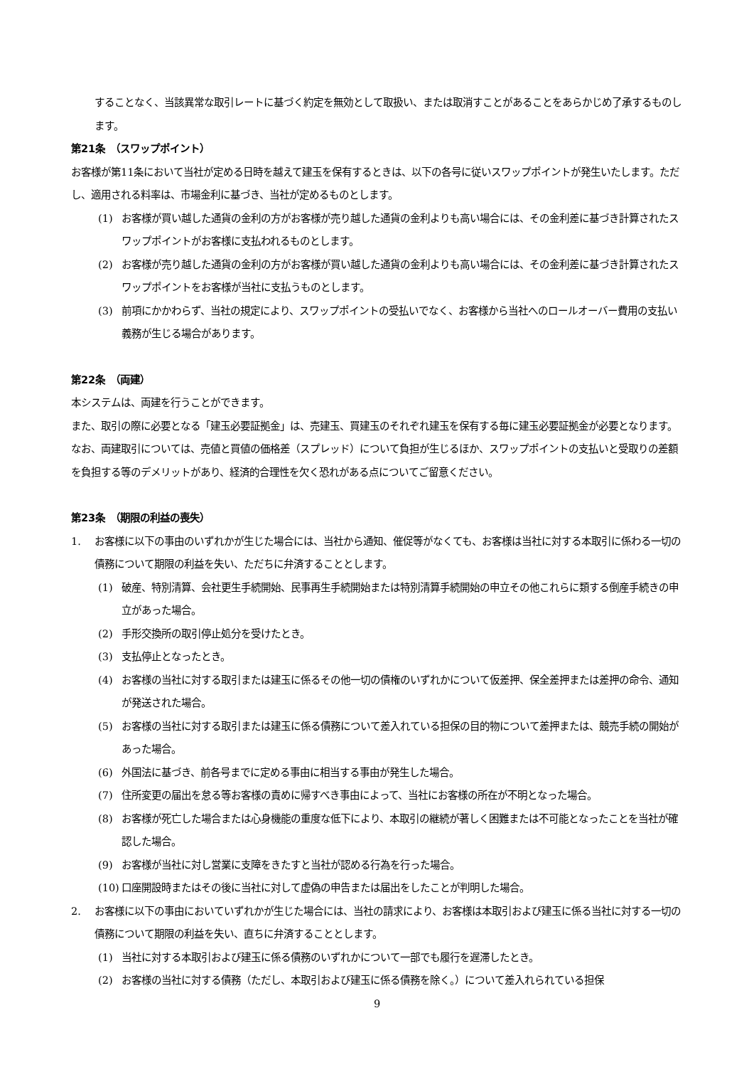することなく、当該異常な取引レートに基づく約定を無効として取扱い、または取消すことがあることをあらかじめ了承するものします。
第21条　（スワップポイント）
お客様が第11条において当社が定める日時を越えて建玉を保有するときは、以下の各号に従いスワップポイントが発生いたします。ただし、適用される料率は、市場金利に基づき、当社が定めるものとします。
(1) お客様が買い越した通貨の金利の方がお客様が売り越した通貨の金利よりも高い場合には、その金利差に基づき計算されたスワップポイントがお客様に支払われるものとします。
(2) お客様が売り越した通貨の金利の方がお客様が買い越した通貨の金利よりも高い場合には、その金利差に基づき計算されたスワップポイントをお客様が当社に支払うものとします。
(3) 前項にかかわらず、当社の規定により、スワップポイントの受払いでなく、お客様から当社へのロールオーバー費用の支払い義務が生じる場合があります。
第22条　（両建）
本システムは、両建を行うことができます。
また、取引の際に必要となる「建玉必要証拠金」は、売建玉、買建玉のそれぞれ建玉を保有する毎に建玉必要証拠金が必要となります。
なお、両建取引については、売値と買値の価格差（スプレッド）について負担が生じるほか、スワップポイントの支払いと受取りの差額を負担する等のデメリットがあり、経済的合理性を欠く恐れがある点についてご留意ください。
第23条　（期限の利益の喪失）
1. お客様に以下の事由のいずれかが生じた場合には、当社から通知、催促等がなくても、お客様は当社に対する本取引に係わる一切の債務について期限の利益を失い、ただちに弁済することとします。
(1) 破産、特別清算、会社更生手続開始、民事再生手続開始または特別清算手続開始の申立その他これらに類する倒産手続きの申立があった場合。
(2) 手形交換所の取引停止処分を受けたとき。
(3) 支払停止となったとき。
(4) お客様の当社に対する取引または建玉に係るその他一切の債権のいずれかについて仮差押、保全差押または差押の命令、通知が発送された場合。
(5) お客様の当社に対する取引または建玉に係る債務について差入れている担保の目的物について差押または、競売手続の開始があった場合。
(6) 外国法に基づき、前各号までに定める事由に相当する事由が発生した場合。
(7) 住所変更の届出を怠る等お客様の責めに帰すべき事由によって、当社にお客様の所在が不明となった場合。
(8) お客様が死亡した場合または心身機能の重度な低下により、本取引の継続が著しく困難または不可能となったことを当社が確認した場合。
(9) お客様が当社に対し営業に支障をきたすと当社が認める行為を行った場合。
(10) 口座開設時またはその後に当社に対して虚偽の申告または届出をしたことが判明した場合。
2. お客様に以下の事由においていずれかが生じた場合には、当社の請求により、お客様は本取引および建玉に係る当社に対する一切の債務について期限の利益を失い、直ちに弁済することとします。
(1) 当社に対する本取引および建玉に係る債務のいずれかについて一部でも履行を遅滞したとき。
(2) お客様の当社に対する債務（ただし、本取引および建玉に係る債務を除く。）について差入れられている担保
9